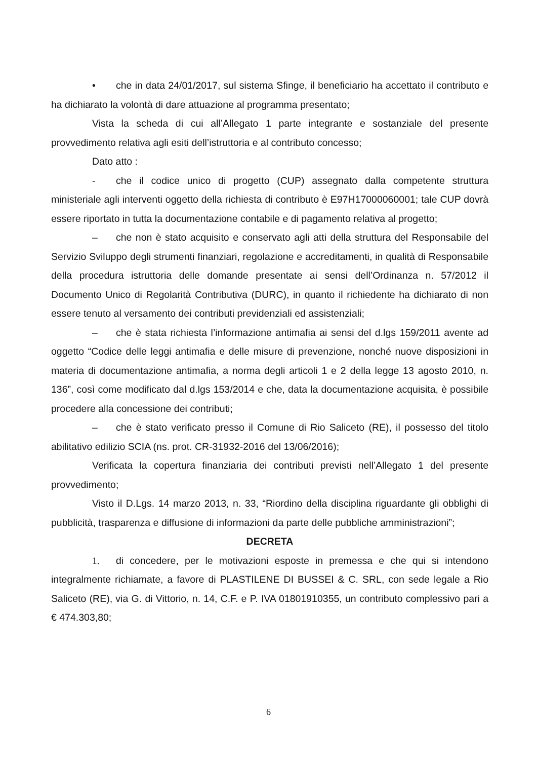• che in data 24/01/2017, sul sistema Sfinge, il beneficiario ha accettato il contributo e ha dichiarato la volontà di dare attuazione al programma presentato;
Vista la scheda di cui all’Allegato 1 parte integrante e sostanziale del presente provvedimento relativa agli esiti dell’istruttoria e al contributo concesso;
Dato atto :
- che il codice unico di progetto (CUP) assegnato dalla competente struttura ministeriale agli interventi oggetto della richiesta di contributo è E97H17000060001; tale CUP dovrà essere riportato in tutta la documentazione contabile e di pagamento relativa al progetto;
– che non è stato acquisito e conservato agli atti della struttura del Responsabile del Servizio Sviluppo degli strumenti finanziari, regolazione e accreditamenti, in qualità di Responsabile della procedura istruttoria delle domande presentate ai sensi dell’Ordinanza n. 57/2012 il Documento Unico di Regolarità Contributiva (DURC), in quanto il richiedente ha dichiarato di non essere tenuto al versamento dei contributi previdenziali ed assistenziali;
– che è stata richiesta l’informazione antimafia ai sensi del d.lgs 159/2011 avente ad oggetto “Codice delle leggi antimafia e delle misure di prevenzione, nonché nuove disposizioni in materia di documentazione antimafia, a norma degli articoli 1 e 2 della legge 13 agosto 2010, n. 136”, così come modificato dal d.lgs 153/2014 e che, data la documentazione acquisita, è possibile procedere alla concessione dei contributi;
– che è stato verificato presso il Comune di Rio Saliceto (RE), il possesso del titolo abilitativo edilizio SCIA (ns. prot. CR-31932-2016 del 13/06/2016);
Verificata la copertura finanziaria dei contributi previsti nell’Allegato 1 del presente provvedimento;
Visto il D.Lgs. 14 marzo 2013, n. 33, “Riordino della disciplina riguardante gli obblighi di pubblicità, trasparenza e diffusione di informazioni da parte delle pubbliche amministrazioni”;
DECRETA
1. di concedere, per le motivazioni esposte in premessa e che qui si intendono integralmente richiamate, a favore di PLASTILENE DI BUSSEI & C. SRL, con sede legale a Rio Saliceto (RE), via G. di Vittorio, n. 14, C.F. e P. IVA 01801910355, un contributo complessivo pari a € 474.303,80;
6